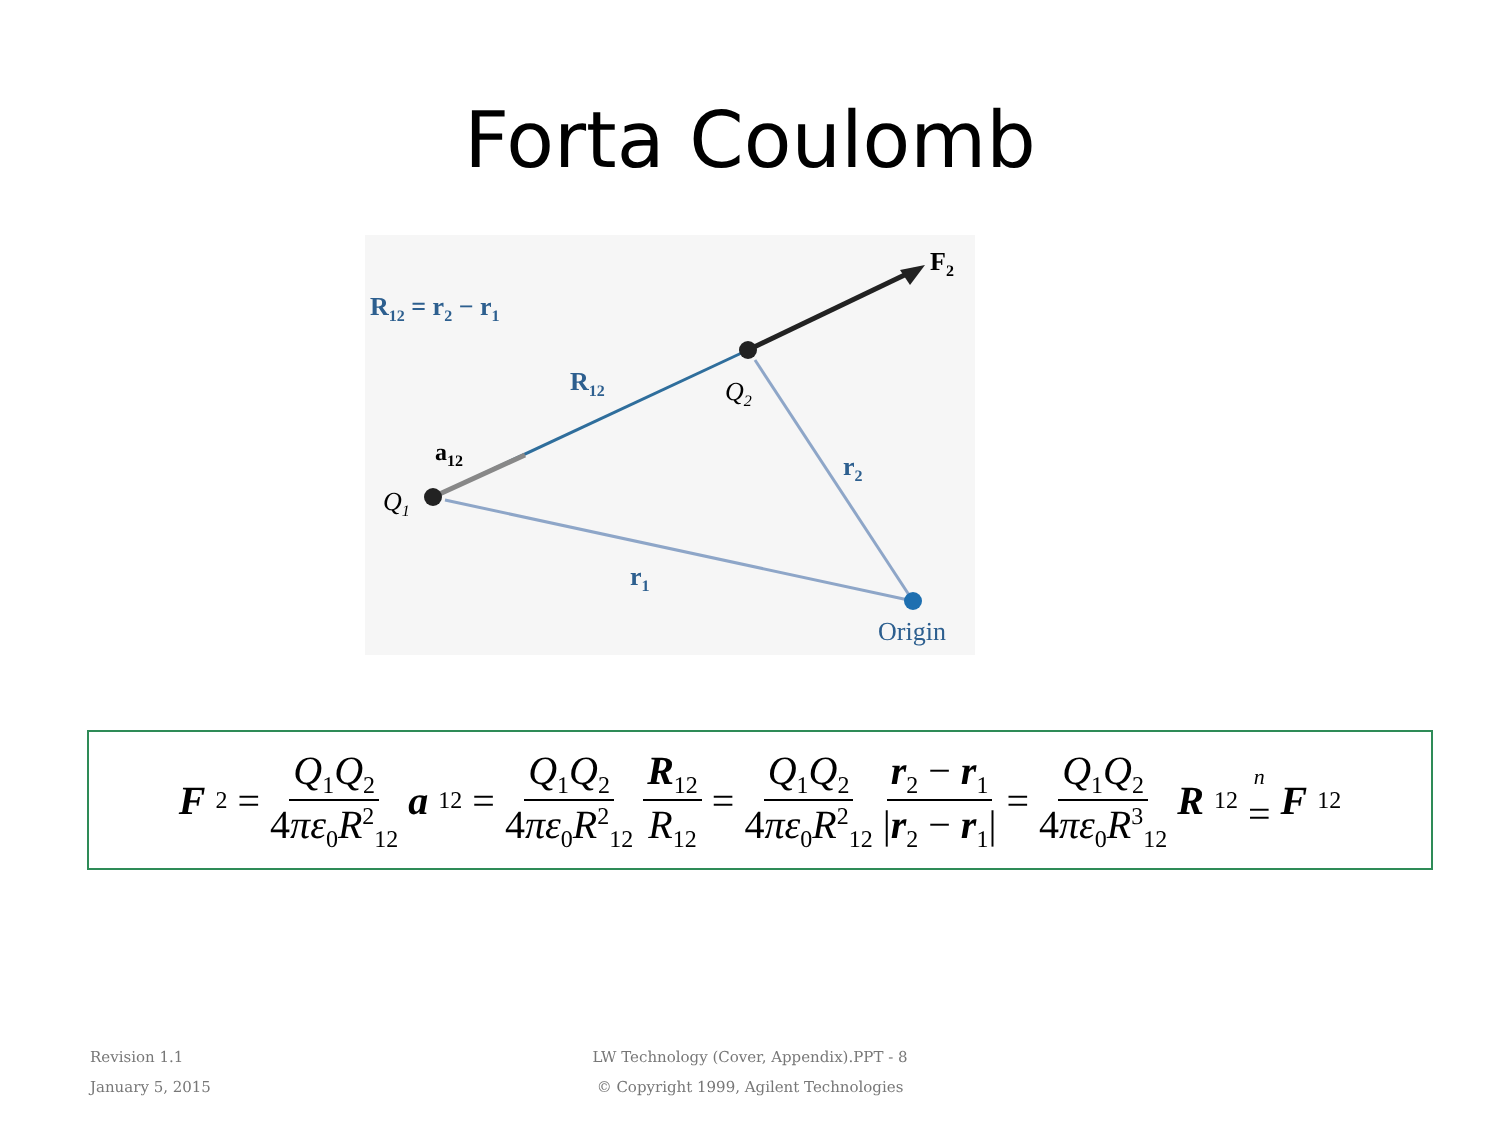Forta Coulomb
R12 = r2 − r1
F2
R12
Q2
a12
Q1
r2
r1
Origin
F<sub>2</sub> = Q<sub>1</sub>Q<sub>2</sub> 4πε<sub>0</sub>R<sup>2</sup><sub>12</sub> a<sub>12</sub> = Q<sub>1</sub>Q<sub>2</sub> 4πε<sub>0</sub>R<sup>2</sup><sub>12</sub> R<sub>12</sub> R<sub>12</sub> = Q<sub>1</sub>Q<sub>2</sub> 4πε<sub>0</sub>R<sup>2</sup><sub>12</sub> r<sub>2</sub> − r<sub>1</sub> |r<sub>2</sub> − r<sub>1</sub>| = Q<sub>1</sub>Q<sub>2</sub> 4πε<sub>0</sub>R<sup>3</sup><sub>12</sub> R<sub>12</sub> n = F<sub>12</sub>
Revision 1.1
January 5, 2015
LW Technology (Cover, Appendix).PPT - 8
© Copyright 1999, Agilent Technologies